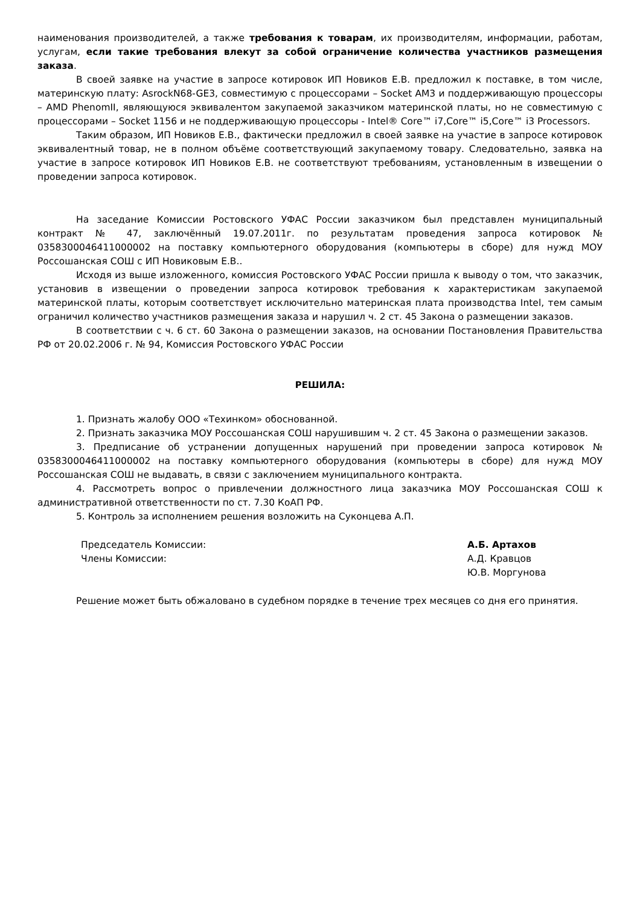наименования производителей, а также требования к товарам, их производителям, информации, работам, услугам, если такие требования влекут за собой ограничение количества участников размещения заказа.
В своей заявке на участие в запросе котировок ИП Новиков Е.В. предложил к поставке, в том числе, материнскую плату: AsrockN68-GE3, совместимую с процессорами – Socket AM3 и поддерживающую процессоры – AMD PhenomII, являющуюся эквивалентом закупаемой заказчиком материнской платы, но не совместимую с процессорами – Socket 1156 и не поддерживающую процессоры - Intel® Core™ i7,Core™ i5,Core™ i3 Processors.
Таким образом, ИП Новиков Е.В., фактически предложил в своей заявке на участие в запросе котировок эквивалентный товар, не в полном объёме соответствующий закупаемому товару. Следовательно, заявка на участие в запросе котировок ИП Новиков Е.В. не соответствуют требованиям, установленным в извещении о проведении запроса котировок.
На заседание Комиссии Ростовского УФАС России заказчиком был представлен муниципальный контракт № 47, заключённый 19.07.2011г. по результатам проведения запроса котировок № 0358300046411000002 на поставку компьютерного оборудования (компьютеры в сборе) для нужд МОУ Россошанская СОШ с ИП Новиковым Е.В..
Исходя из выше изложенного, комиссия Ростовского УФАС России пришла к выводу о том, что заказчик, установив в извещении о проведении запроса котировок требования к характеристикам закупаемой материнской платы, которым соответствует исключительно материнская плата производства Intel, тем самым ограничил количество участников размещения заказа и нарушил ч. 2 ст. 45 Закона о размещении заказов.
В соответствии с ч. 6 ст. 60 Закона о размещении заказов, на основании Постановления Правительства РФ от 20.02.2006 г. № 94, Комиссия Ростовского УФАС России
РЕШИЛА:
1. Признать жалобу ООО «Техинком» обоснованной.
2. Признать заказчика МОУ Россошанская СОШ нарушившим ч. 2 ст. 45 Закона о размещении заказов.
3. Предписание об устранении допущенных нарушений при проведении запроса котировок № 0358300046411000002 на поставку компьютерного оборудования (компьютеры в сборе) для нужд МОУ Россошанская СОШ не выдавать, в связи с заключением муниципального контракта.
4. Рассмотреть вопрос о привлечении должностного лица заказчика МОУ Россошанская СОШ к административной ответственности по ст. 7.30 КоАП РФ.
5. Контроль за исполнением решения возложить на Суконцева А.П.
Председатель Комиссии:
Члены Комиссии:
А.Б. Артахов
А.Д. Кравцов
Ю.В. Моргунова
Решение может быть обжаловано в судебном порядке в течение трех месяцев со дня его принятия.